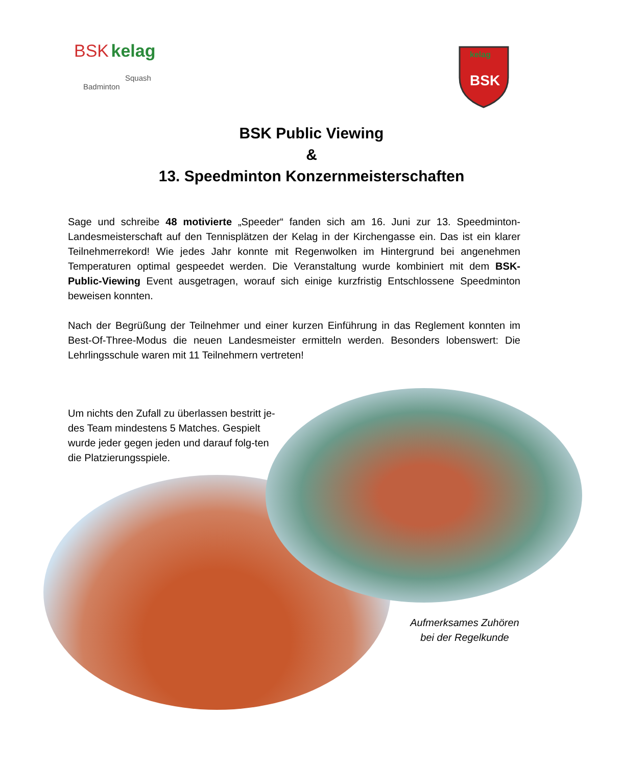BSK kelag
Squash
Badminton
kelag
BSK
BSK Public Viewing
&
13. Speedminton Konzernmeisterschaften
Sage und schreibe 48 motivierte „Speeder“ fanden sich am 16. Juni zur 13. Speedminton-Landesmeisterschaft auf den Tennisplätzen der Kelag in der Kirchengasse ein. Das ist ein klarer Teilnehmerrekord! Wie jedes Jahr konnte mit Regenwolken im Hintergrund bei angenehmen Temperaturen optimal gespeedet werden. Die Veranstaltung wurde kombiniert mit dem BSK-Public-Viewing Event ausgetragen, worauf sich einige kurzfristig Entschlossene Speedminton beweisen konnten.
Nach der Begrüßung der Teilnehmer und einer kurzen Einführung in das Reglement konnten im Best-Of-Three-Modus die neuen Landesmeister ermitteln werden. Besonders lobenswert: Die Lehrlingsschule waren mit 11 Teilnehmern vertreten!
Um nichts den Zufall zu überlassen bestritt je-des Team mindestens 5 Matches. Gespielt wurde jeder gegen jeden und darauf folg-ten die Platzierungsspiele.
Aufmerksames Zuhören
bei der Regelkunde